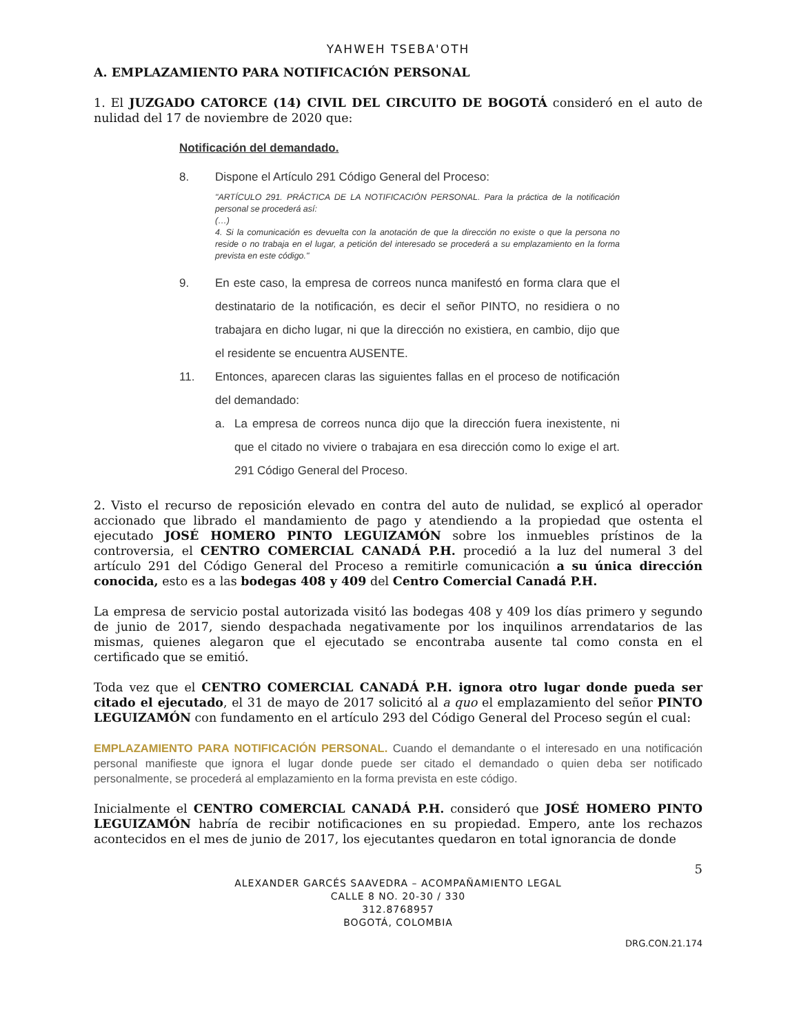YAHWEH TSEBA'OTH
A. EMPLAZAMIENTO PARA NOTIFICACIÓN PERSONAL
1. El JUZGADO CATORCE (14) CIVIL DEL CIRCUITO DE BOGOTÁ consideró en el auto de nulidad del 17 de noviembre de 2020 que:
Notificación del demandado.
8. Dispone el Artículo 291 Código General del Proceso:
"ARTÍCULO 291. PRÁCTICA DE LA NOTIFICACIÓN PERSONAL. Para la práctica de la notificación personal se procederá así:
(…)
4. Si la comunicación es devuelta con la anotación de que la dirección no existe o que la persona no reside o no trabaja en el lugar, a petición del interesado se procederá a su emplazamiento en la forma prevista en este código."
9. En este caso, la empresa de correos nunca manifestó en forma clara que el destinatario de la notificación, es decir el señor PINTO, no residiera o no trabajara en dicho lugar, ni que la dirección no existiera, en cambio, dijo que el residente se encuentra AUSENTE.
11. Entonces, aparecen claras las siguientes fallas en el proceso de notificación del demandado:
a. La empresa de correos nunca dijo que la dirección fuera inexistente, ni que el citado no viviere o trabajara en esa dirección como lo exige el art. 291 Código General del Proceso.
2. Visto el recurso de reposición elevado en contra del auto de nulidad, se explicó al operador accionado que librado el mandamiento de pago y atendiendo a la propiedad que ostenta el ejecutado JOSÉ HOMERO PINTO LEGUIZAMÓN sobre los inmuebles prístinos de la controversia, el CENTRO COMERCIAL CANADÁ P.H. procedió a la luz del numeral 3 del artículo 291 del Código General del Proceso a remitirle comunicación a su única dirección conocida, esto es a las bodegas 408 y 409 del Centro Comercial Canadá P.H.
La empresa de servicio postal autorizada visitó las bodegas 408 y 409 los días primero y segundo de junio de 2017, siendo despachada negativamente por los inquilinos arrendatarios de las mismas, quienes alegaron que el ejecutado se encontraba ausente tal como consta en el certificado que se emitió.
Toda vez que el CENTRO COMERCIAL CANADÁ P.H. ignora otro lugar donde pueda ser citado el ejecutado, el 31 de mayo de 2017 solicitó al a quo el emplazamiento del señor PINTO LEGUIZAMÓN con fundamento en el artículo 293 del Código General del Proceso según el cual:
EMPLAZAMIENTO PARA NOTIFICACIÓN PERSONAL. Cuando el demandante o el interesado en una notificación personal manifieste que ignora el lugar donde puede ser citado el demandado o quien deba ser notificado personalmente, se procederá al emplazamiento en la forma prevista en este código.
Inicialmente el CENTRO COMERCIAL CANADÁ P.H. consideró que JOSÉ HOMERO PINTO LEGUIZAMÓN habría de recibir notificaciones en su propiedad. Empero, ante los rechazos acontecidos en el mes de junio de 2017, los ejecutantes quedaron en total ignorancia de donde
5
ALEXANDER GARCÉS SAAVEDRA – ACOMPAÑAMIENTO LEGAL
CALLE 8 NO. 20-30 / 330
312.8768957
BOGOTÁ, COLOMBIA
DRG.CON.21.174